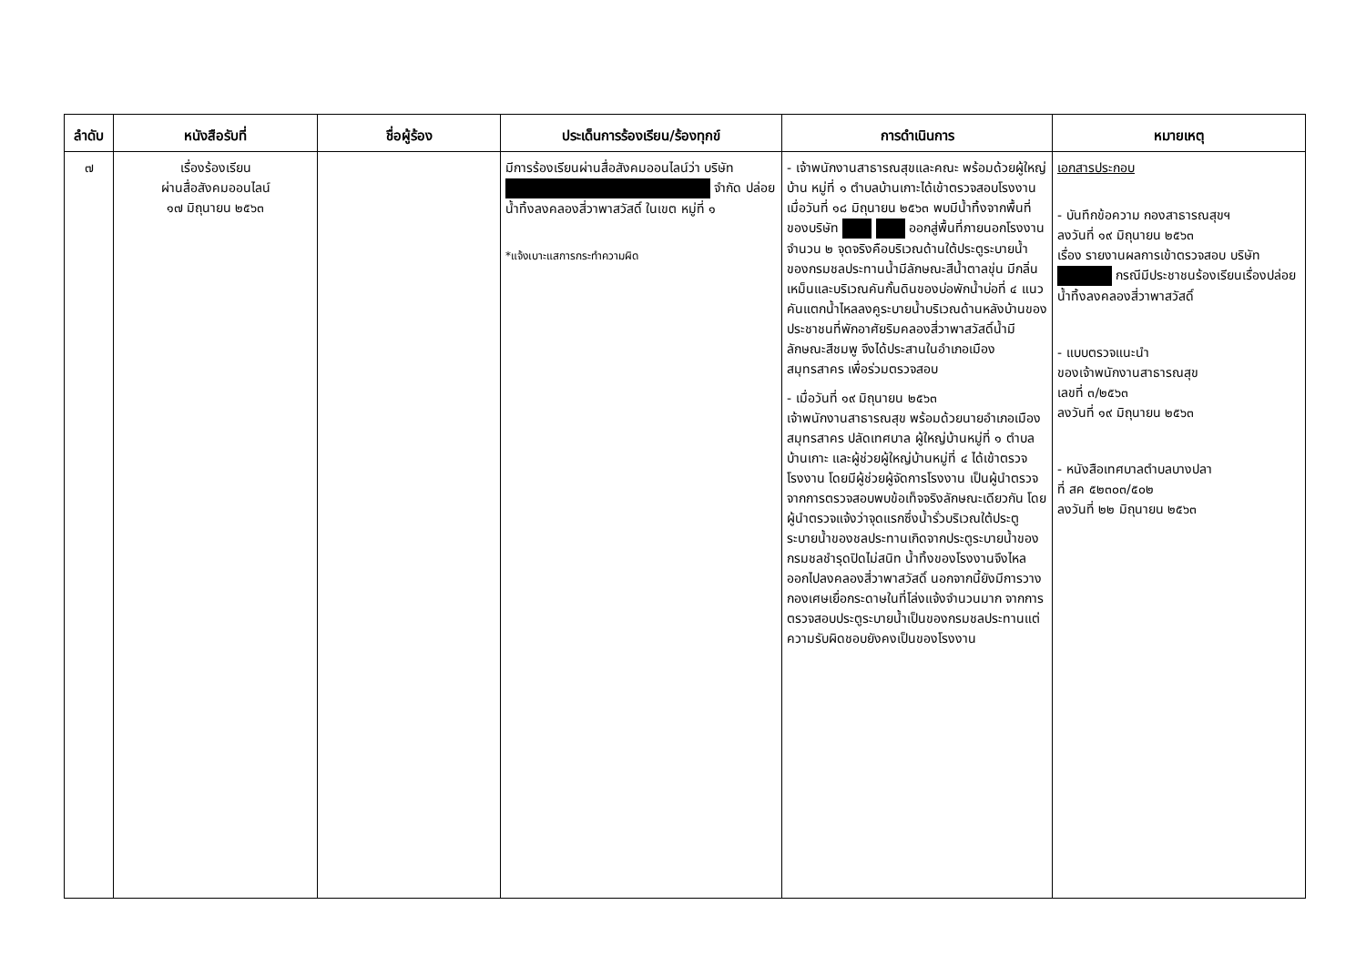| ลำดับ | หนังสือรับที่ | ชื่อผู้ร้อง | ประเด็นการร้องเรียน/ร้องทุกข์ | การดำเนินการ | หมายเหตุ |
| --- | --- | --- | --- | --- | --- |
| ๗ | เรื่องร้องเรียน ผ่านสื่อสังคมออนไลน์ ๑๗ มิถุนายน ๒๕๖๓ | | มีการร้องเรียนผ่านสื่อสังคมออนไลน์ว่า บริษัท จำกัด ปล่อยน้ำทิ้งลงคลองสี่วาพาสวัสดิ์ ในเขต หมู่ที่ ๑ *แจ้งเบาะแสการกระทำความผิด | - เจ้าพนักงานสาธารณสุขและคณะ พร้อมด้วยผู้ใหญ่บ้าน หมู่ที่ ๑ ตำบลบ้านเกาะได้เข้าตรวจสอบโรงงาน เมื่อวันที่ ๑๘ มิถุนายน ๒๕๖๓ พบมีน้ำทิ้งจากพื้นที่ของบริษัท ออกสู่พื้นที่ภายนอกโรงงานจำนวน ๒ จุดจริงคือบริเวณด้านใต้ประตูระบายน้ำของกรมชลประทานน้ำมีลักษณะสีน้ำตาลขุ่น มีกลิ่นเหม็นและบริเวณคันกั้นดินของบ่อพักน้ำบ่อที่ ๔ แนวคันแตกน้ำไหลลงคูระบายน้ำบริเวณด้านหลังบ้านของประชาชนที่พักอาศัยริมคลองสี่วาพาสวัสดิ์น้ำมีลักษณะสีชมพู จึงได้ประสานในอำเภอเมืองสมุทรสาคร เพื่อร่วมตรวจสอบ - เมื่อวันที่ ๑๙ มิถุนายน ๒๕๖๓ เจ้าพนักงานสาธารณสุข พร้อมด้วยนายอำเภอเมืองสมุทรสาคร ปลัดเทศบาล ผู้ใหญ่บ้านหมู่ที่ ๑ ตำบลบ้านเกาะ และผู้ช่วยผู้ใหญ่บ้านหมู่ที่ ๔ ได้เข้าตรวจโรงงาน โดยมีผู้ช่วยผู้จัดการโรงงาน เป็นผู้นำตรวจ จากการตรวจสอบพบข้อเท็จจริงลักษณะเดียวกัน โดยผู้นำตรวจแจ้งว่าจุดแรกซึ่งน้ำรั่วบริเวณใต้ประตูระบายน้ำของชลประทานเกิดจากประตูระบายน้ำของกรมชลชำรุดปิดไม่สนิท น้ำทิ้งของโรงงานจึงไหลออกไปลงคลองสี่วาพาสวัสดิ์ นอกจากนี้ยังมีการวางกองเศษเยื่อกระดาษในที่โล่งแจ้งจำนวนมาก จากการตรวจสอบประตูระบายน้ำเป็นของกรมชลประทานแต่ความรับผิดชอบยังคงเป็นของโรงงาน | เอกสารประกอบ - บันทึกข้อความ กองสาธารณสุขฯ ลงวันที่ ๑๙ มิถุนายน ๒๕๖๓ เรื่อง รายงานผลการเข้าตรวจสอบ บริษัท กรณีมีประชาชนร้องเรียนเรื่องปล่อยน้ำทิ้งลงคลองสี่วาพาสวัสดิ์ - แบบตรวจแนะนำ ของเจ้าพนักงานสาธารณสุข เลขที่ ๓/๒๕๖๓ ลงวันที่ ๑๙ มิถุนายน ๒๕๖๓ - หนังสือเทศบาลตำบลบางปลา ที่ สค ๕๒๓๐๓/๕๐๒ ลงวันที่ ๒๒ มิถุนายน ๒๕๖๓ |